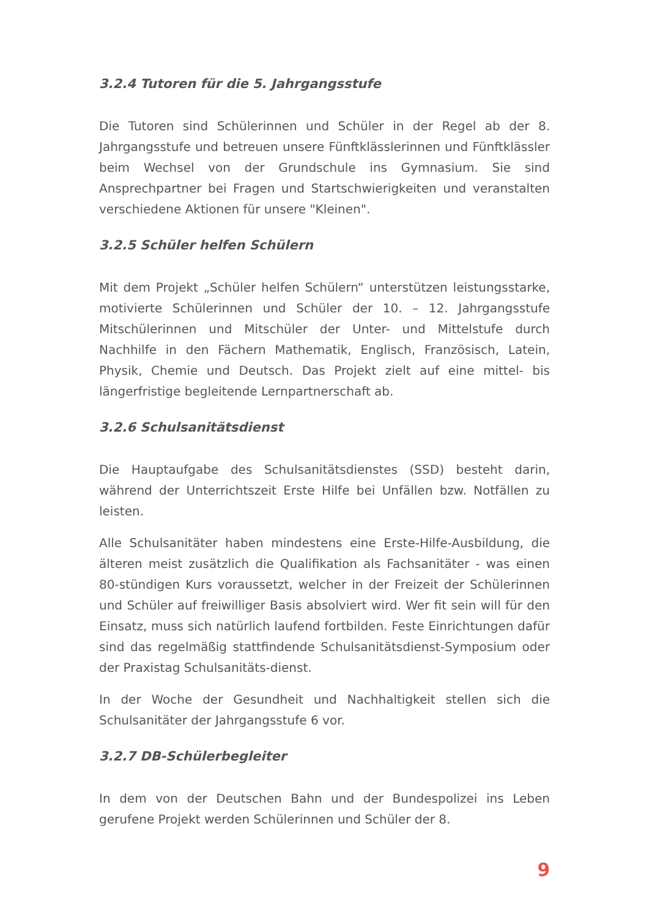3.2.4 Tutoren für die 5. Jahrgangsstufe
Die Tutoren sind Schülerinnen und Schüler in der Regel ab der 8. Jahrgangsstufe und betreuen unsere Fünftklässlerinnen und Fünftklässler beim Wechsel von der Grundschule ins Gymnasium. Sie sind Ansprechpartner bei Fragen und Startschwierigkeiten und veranstalten verschiedene Aktionen für unsere "Kleinen".
3.2.5 Schüler helfen Schülern
Mit dem Projekt „Schüler helfen Schülern“ unterstützen leistungsstarke, motivierte Schülerinnen und Schüler der 10. – 12. Jahrgangsstufe Mitschülerinnen und Mitschüler der Unter- und Mittelstufe durch Nachhilfe in den Fächern Mathematik, Englisch, Französisch, Latein, Physik, Chemie und Deutsch. Das Projekt zielt auf eine mittel- bis längerfristige begleitende Lernpartnerschaft ab.
3.2.6 Schulsanitätsdienst
Die Hauptaufgabe des Schulsanitätsdienstes (SSD) besteht darin, während der Unterrichtszeit Erste Hilfe bei Unfällen bzw. Notfällen zu leisten.
Alle Schulsanitäter haben mindestens eine Erste-Hilfe-Ausbildung, die älteren meist zusätzlich die Qualifikation als Fachsanitäter - was einen 80-stündigen Kurs voraussetzt, welcher in der Freizeit der Schülerinnen und Schüler auf freiwilliger Basis absolviert wird. Wer fit sein will für den Einsatz, muss sich natürlich laufend fortbilden. Feste Einrichtungen dafür sind das regelmäßig stattfindende Schulsanitätsdienst-Symposium oder der Praxistag Schulsanitäts-dienst.
In der Woche der Gesundheit und Nachhaltigkeit stellen sich die Schulsanitäter der Jahrgangsstufe 6 vor.
3.2.7 DB-Schülerbegleiter
In dem von der Deutschen Bahn und der Bundespolizei ins Leben gerufene Projekt werden Schülerinnen und Schüler der 8.
9